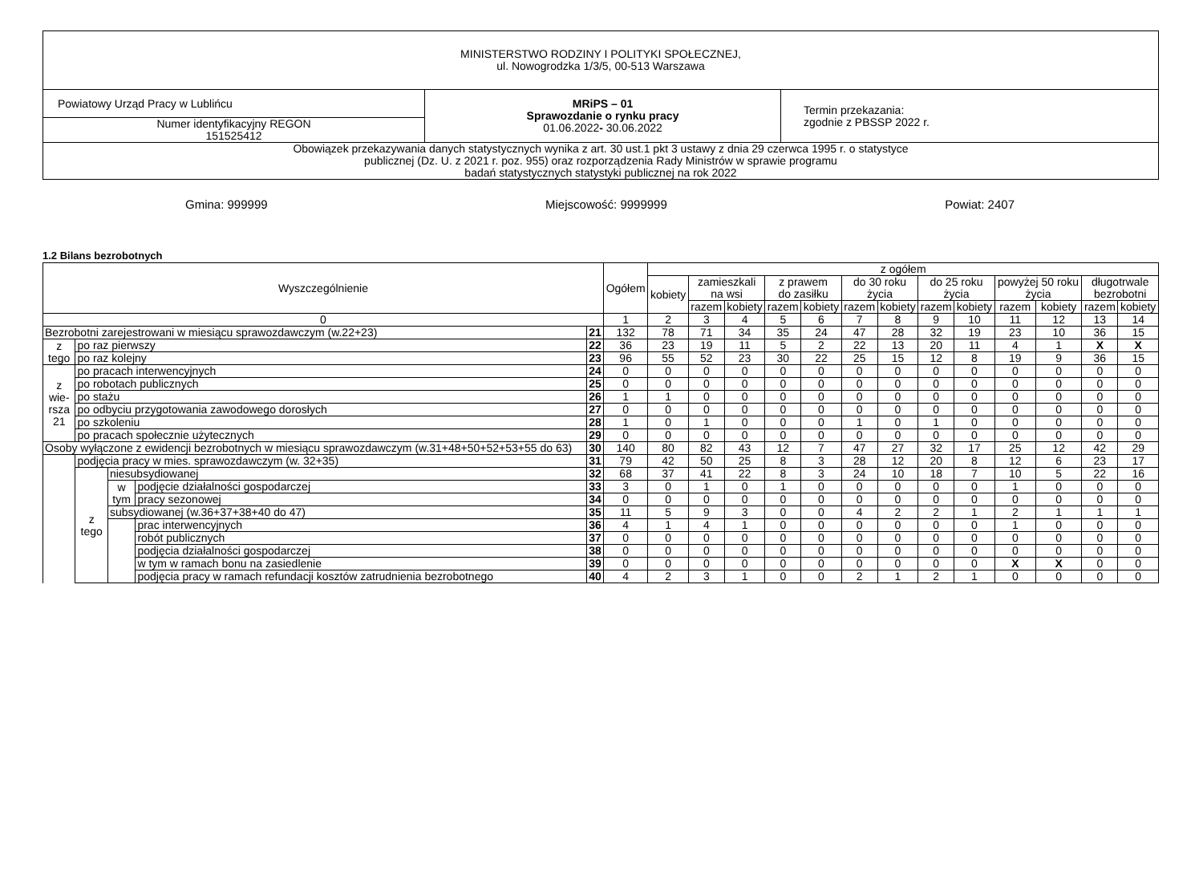| MINISTERSTWO RODZINY I POLITYKI SPOŁECZNEJ, ul. Nowogrodzka 1/3/5, 00-513 Warszawa | | |
| Powiatowy Urząd Pracy w Lublińcu | MRiPS – 01 Sprawozdanie o rynku pracy 01.06.2022 - 30.06.2022 | Termin przekazania: zgodnie z PBSSP 2022 r. |
| Numer identyfikacyjny REGON 151525412 | | |
| Obowiązek przekazywania danych statystycznych wynika z art. 30 ust.1 pkt 3 ustawy z dnia 29 czerwca 1995 r. o statystyce publicznej (Dz. U. z 2021 r. poz. 955) oraz rozporządzenia Rady Ministrów w sprawie programu badań statystycznych statystyki publicznej na rok 2022 | | |
Gmina: 999999 Miejscowość: 9999999 Powiat: 2407
1.2 Bilans bezrobotnych
| Wyszczególnienie | | | | | Ogółem | z ogółem | | | | | | | | | | | | |
| --- | --- | --- | --- | --- | --- | --- | --- | --- | --- | --- | --- | --- | --- | --- | --- | --- | --- | --- |
| | | | | | | kobiety | zamieszkali na wsi | | z prawem do zasiłku | | do 30 roku życia | | do 25 roku życia | | powyżej 50 roku życia | | długotrwale bezrobotni | |
| | | | | | | | razem | kobiety | razem | kobiety | razem | kobiety | razem | kobiety | razem | kobiety | razem | kobiety |
| 0 | | | | | 1 | 2 | 3 | 4 | 5 | 6 | 7 | 8 | 9 | 10 | 11 | 12 | 13 | 14 |
| Bezrobotni zarejestrowani w miesiącu sprawozdawczym (w.22+23) | | | | 21 | 132 | 78 | 71 | 34 | 35 | 24 | 47 | 28 | 32 | 19 | 23 | 10 | 36 | 15 |
| z tego | po raz pierwszy | | | 22 | 36 | 23 | 19 | 11 | 5 | 2 | 22 | 13 | 20 | 11 | 4 | 1 | X | X |
| | po raz kolejny | | | 23 | 96 | 55 | 52 | 23 | 30 | 22 | 25 | 15 | 12 | 8 | 19 | 9 | 36 | 15 |
| z wie- rsza 21 | po pracach interwencyjnych | | | 24 | 0 | 0 | 0 | 0 | 0 | 0 | 0 | 0 | 0 | 0 | 0 | 0 | 0 | 0 |
| | po robotach publicznych | | | 25 | 0 | 0 | 0 | 0 | 0 | 0 | 0 | 0 | 0 | 0 | 0 | 0 | 0 | 0 |
| | po stażu | | | 26 | 1 | 1 | 0 | 0 | 0 | 0 | 0 | 0 | 0 | 0 | 0 | 0 | 0 | 0 |
| | po odbyciu przygotowania zawodowego dorosłych | | | 27 | 0 | 0 | 0 | 0 | 0 | 0 | 0 | 0 | 0 | 0 | 0 | 0 | 0 | 0 |
| | po szkoleniu | | | 28 | 1 | 0 | 1 | 0 | 0 | 0 | 1 | 0 | 1 | 0 | 0 | 0 | 0 | 0 |
| | po pracach społecznie użytecznych | | | 29 | 0 | 0 | 0 | 0 | 0 | 0 | 0 | 0 | 0 | 0 | 0 | 0 | 0 | 0 |
| Osoby wyłączone z ewidencji bezrobotnych w miesiącu sprawozdawczym (w.31+48+50+52+53+55 do 63) | | | | 30 | 140 | 80 | 82 | 43 | 12 | 7 | 47 | 27 | 32 | 17 | 25 | 12 | 42 | 29 |
| | podjęcia pracy w mies. sprawozdawczym (w. 32+35) | | | 31 | 79 | 42 | 50 | 25 | 8 | 3 | 28 | 12 | 20 | 8 | 12 | 6 | 23 | 17 |
| | z tego | niesubsydiowanej | | 32 | 68 | 37 | 41 | 22 | 8 | 3 | 24 | 10 | 18 | 7 | 10 | 5 | 22 | 16 |
| | | w tym | podjęcie działalności gospodarczej | 33 | 3 | 0 | 1 | 0 | 1 | 0 | 0 | 0 | 0 | 0 | 1 | 0 | 0 | 0 |
| | | | pracy sezonowej | 34 | 0 | 0 | 0 | 0 | 0 | 0 | 0 | 0 | 0 | 0 | 0 | 0 | 0 | 0 |
| | | subsydiowanej (w.36+37+38+40 do 47) | | 35 | 11 | 5 | 9 | 3 | 0 | 0 | 4 | 2 | 2 | 1 | 2 | 1 | 1 | 1 |
| | | | prac interwencyjnych | 36 | 4 | 1 | 4 | 1 | 0 | 0 | 0 | 0 | 0 | 0 | 1 | 0 | 0 | 0 |
| | | | robót publicznych | 37 | 0 | 0 | 0 | 0 | 0 | 0 | 0 | 0 | 0 | 0 | 0 | 0 | 0 | 0 |
| | | | podjęcia działalności gospodarczej | 38 | 0 | 0 | 0 | 0 | 0 | 0 | 0 | 0 | 0 | 0 | 0 | 0 | 0 | 0 |
| | | | w tym w ramach bonu na zasiedlenie | 39 | 0 | 0 | 0 | 0 | 0 | 0 | 0 | 0 | 0 | 0 | X | X | 0 | 0 |
| | | | podjęcia pracy w ramach refundacji kosztów zatrudnienia bezrobotnego | 40 | 4 | 2 | 3 | 1 | 0 | 0 | 2 | 1 | 2 | 1 | 0 | 0 | 0 | 0 |